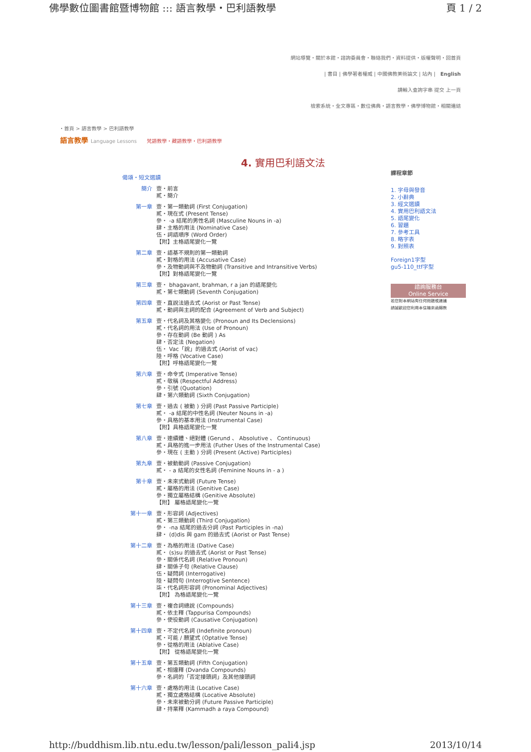佛學數位圖書館暨博物館 ::: 語言教學・巴利語教學 頁 1 / 2
網站導覽・關於本館・諮詢委員會・聯絡我們・資料提供・版權聲明・回首頁
| 書目 | 佛學著者權威 | 中國佛教美術論文 | 站內 | English
請輸入查詢字串 提交 上一頁
檢索系統・全文專區・數位佛典・語言教學・佛學博物館・相關連結
・首頁 > 語言教學 > 巴利語教學
語言教學 Language Lessons 梵語教學・藏語教學・巴利語教學
4. 實用巴利語文法
| 偈頌・短文選讀 | |
| 簡介 | 壹・前言 貳・簡介 |
| 第一章 | 壹・第一類動詞 (First Conjugation) 貳・現在式 (Present Tense) 參・ -a 結尾的男性名詞 (Masculine Nouns in -a) 肆・主格的用法 (Nominative Case) 伍・詞語順序 (Word Order) 【附】主格語尾變化一覽 |
| 第二章 | 壹・語基不規則的第一類動詞 貳・對格的用法 (Accusative Case) 參・及物動詞與不及物動詞 (Transitive and Intransitive Verbs) 【附】對格語尾變化一覽 |
| 第三章 | 壹・ bhagavant, brahman, r a jan 的語尾變化 貳・第七類動詞 (Seventh Conjugation) |
| 第四章 | 壹・直說法過去式 (Aorist or Past Tense) 貳・動詞與主詞的配合 (Agreement of Verb and Subject) |
| 第五章 | 壹・代名詞及其格變化 (Pronoun and Its Declensions) 貳・代名詞的用法 (Use of Pronoun) 參・存在動詞 (Be 動詞 ) As 肆・否定法 (Negation) 伍・ Vac「說」的過去式 (Aorist of vac) 陸・呼格 (Vocative Case) 【附】呼格語尾變化一覽 |
| 第六章 | 壹・命令式 (Imperative Tense) 貳・敬稱 (Respectful Address) 參・引號 (Quotation) 肆・第六類動詞 (Sixth Conjugation) |
| 第七章 | 壹・過去 ( 被動 ) 分詞 (Past Passive Participle) 貳・ -a 結尾的中性名詞 (Neuter Nouns in -a) 參・具格的基本用法 (Instrumental Case) 【附】具格語尾變化一覽 |
| 第八章 | 壹・連續體、絕對體 (Gerund 、 Absolutive 、 Continuous) 貳・具格的進一步用法 (Futher Uses of the Instrumental Case) 參・現在 ( 主動 ) 分詞 (Present (Active) Participles) |
| 第九章 | 壹・被動動詞 (Passive Conjugation) 貳・ - a 結尾的女性名詞 (Feminine Nouns in - a ) |
| 第十章 | 壹・未來式動詞 (Future Tense) 貳・屬格的用法 (Genitive Case) 參・獨立屬格結構 (Genitive Absolute) 【附】 屬格語尾變化一覽 |
| 第十一章 | 壹・形容詞 (Adjectives) 貳・第三類動詞 (Third Conjugation) 參・ -na 結尾的過去分詞 (Past Participles in -na) 肆・ (d)dis 與 gam 的過去式 (Aorist or Past Tense) |
| 第十二章 | 壹・為格的用法 (Dative Case) 貳・ (s)su 的過去式 (Aorist or Past Tense) 參・關係代名詞 (Relative Pronoun) 肆・關係子句 (Relative Clause) 伍・疑問詞 (Interrogative) 陸・疑問句 (Interrogtive Sentence) 柒・代名詞形容詞 (Pronominal Adjectives) 【附】 為格語尾變化一覽 |
| 第十三章 | 壹・複合詞總說 (Compounds) 貳・依主釋 (Tappurisa Compounds) 參・使役動詞 (Causative Conjugation) |
| 第十四章 | 壹・不定代名詞 (Indefinite pronoun) 貳・可能 / 願望式 (Optative Tense) 參・從格的用法 (Ablative Case) 【附】 從格語尾變化一覽 |
| 第十五章 | 壹・第五類動詞 (Fifth Conjugation) 貳・相違釋 (Dvanda Compounds) 參・名詞的「否定接頭詞」及其他接頭詞 |
| 第十六章 | 壹・處格的用法 (Locative Case) 貳・獨立處格結構 (Locative Absolute) 參・未來被動分詞 (Future Passive Participle) 肆・持業釋 (Kammadh a raya Compound) |
課程章節
1. 字母與發音
2. 小辭典
3. 經文選讀
4. 實用巴利語文法
5. 語尾變化
6. 習題
7. 參考工具
8. 略字表
9. 對照表
Foreign1字型
gu5-110_ttf字型
諮詢服務台
Online Service
若您對本網站有任何問題或建議
請誠歡迎您利用本信箱來函賜教
http://buddhism.lib.ntu.edu.tw/lesson/pali/lesson_pali4.jsp 2013/10/14